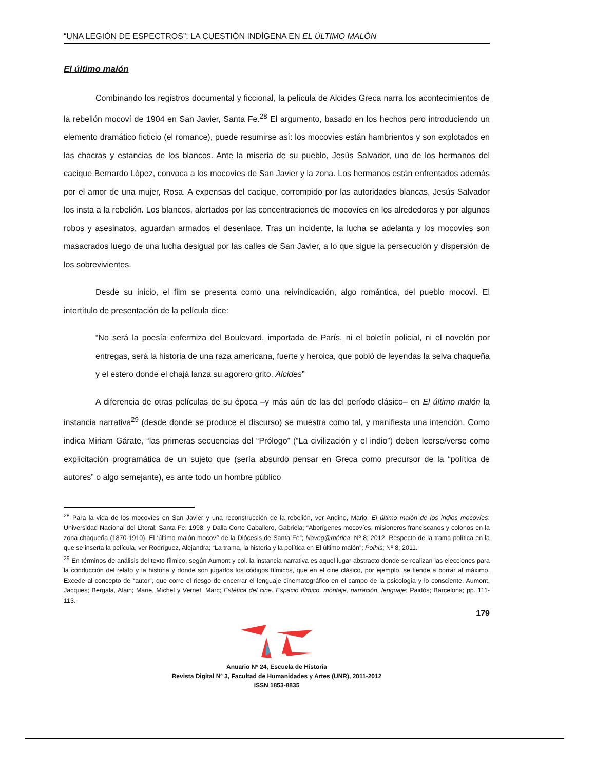“UNA LEGIÓN DE ESPECTROS”: LA CUESTIÓN INDÍGENA EN EL ÚLTIMO MALÓN
El último malón
Combinando los registros documental y ficcional, la película de Alcides Greca narra los acontecimientos de la rebelión mocoví de 1904 en San Javier, Santa Fe.<sup>28</sup> El argumento, basado en los hechos pero introduciendo un elemento dramático ficticio (el romance), puede resumirse así: los mocovíes están hambrientos y son explotados en las chacras y estancias de los blancos. Ante la miseria de su pueblo, Jesús Salvador, uno de los hermanos del cacique Bernardo López, convoca a los mocovíes de San Javier y la zona. Los hermanos están enfrentados además por el amor de una mujer, Rosa. A expensas del cacique, corrompido por las autoridades blancas, Jesús Salvador los insta a la rebelión. Los blancos, alertados por las concentraciones de mocovíes en los alrededores y por algunos robos y asesinatos, aguardan armados el desenlace. Tras un incidente, la lucha se adelanta y los mocovíes son masacrados luego de una lucha desigual por las calles de San Javier, a lo que sigue la persecución y dispersión de los sobrevivientes.
Desde su inicio, el film se presenta como una reivindicación, algo romántica, del pueblo mocoví. El intertítulo de presentación de la película dice:
“No será la poesía enfermiza del Boulevard, importada de París, ni el boletín policial, ni el novelón por entregas, será la historia de una raza americana, fuerte y heroica, que pobló de leyendas la selva chaqueña y el estero donde el chajá lanza su agorero grito. Alcides”
A diferencia de otras películas de su época –y más aún de las del período clásico– en El último malón la instancia narrativa<sup>29</sup> (desde donde se produce el discurso) se muestra como tal, y manifiesta una intención. Como indica Miriam Gárate, “las primeras secuencias del “Prólogo” (“La civilización y el indio”) deben leerse/verse como explicitación programática de un sujeto que (sería absurdo pensar en Greca como precursor de la “política de autores” o algo semejante), es ante todo un hombre público
<sup>28</sup> Para la vida de los mocovíes en San Javier y una reconstrucción de la rebelión, ver Andino, Mario; El último malón de los indios mocovíes; Universidad Nacional del Litoral; Santa Fe; 1998; y Dalla Corte Caballero, Gabriela; “Aborígenes mocovíes, misioneros franciscanos y colonos en la zona chaqueña (1870-1910). El ‘último malón mocoví’ de la Diócesis de Santa Fe”; Naveg@mérica; Nº 8; 2012. Respecto de la trama política en la que se inserta la película, ver Rodríguez, Alejandra; “La trama, la historia y la política en El último malón”; Polhis; Nº 8; 2011.
<sup>29</sup> En términos de análisis del texto fílmico, según Aumont y col. la instancia narrativa es aquel lugar abstracto donde se realizan las elecciones para la conducción del relato y la historia y donde son jugados los códigos fílmicos, que en el cine clásico, por ejemplo, se tiende a borrar al máximo. Excede al concepto de “autor”, que corre el riesgo de encerrar el lenguaje cinematográfico en el campo de la psicología y lo consciente. Aumont, Jacques; Bergala, Alain; Marie, Michel y Vernet, Marc; Estética del cine. Espacio fílmico, montaje, narración, lenguaje; Paidós; Barcelona; pp. 111-113.
179
Anuario Nº 24, Escuela de Historia
Revista Digital Nº 3, Facultad de Humanidades y Artes (UNR), 2011-2012
ISSN 1853-8835